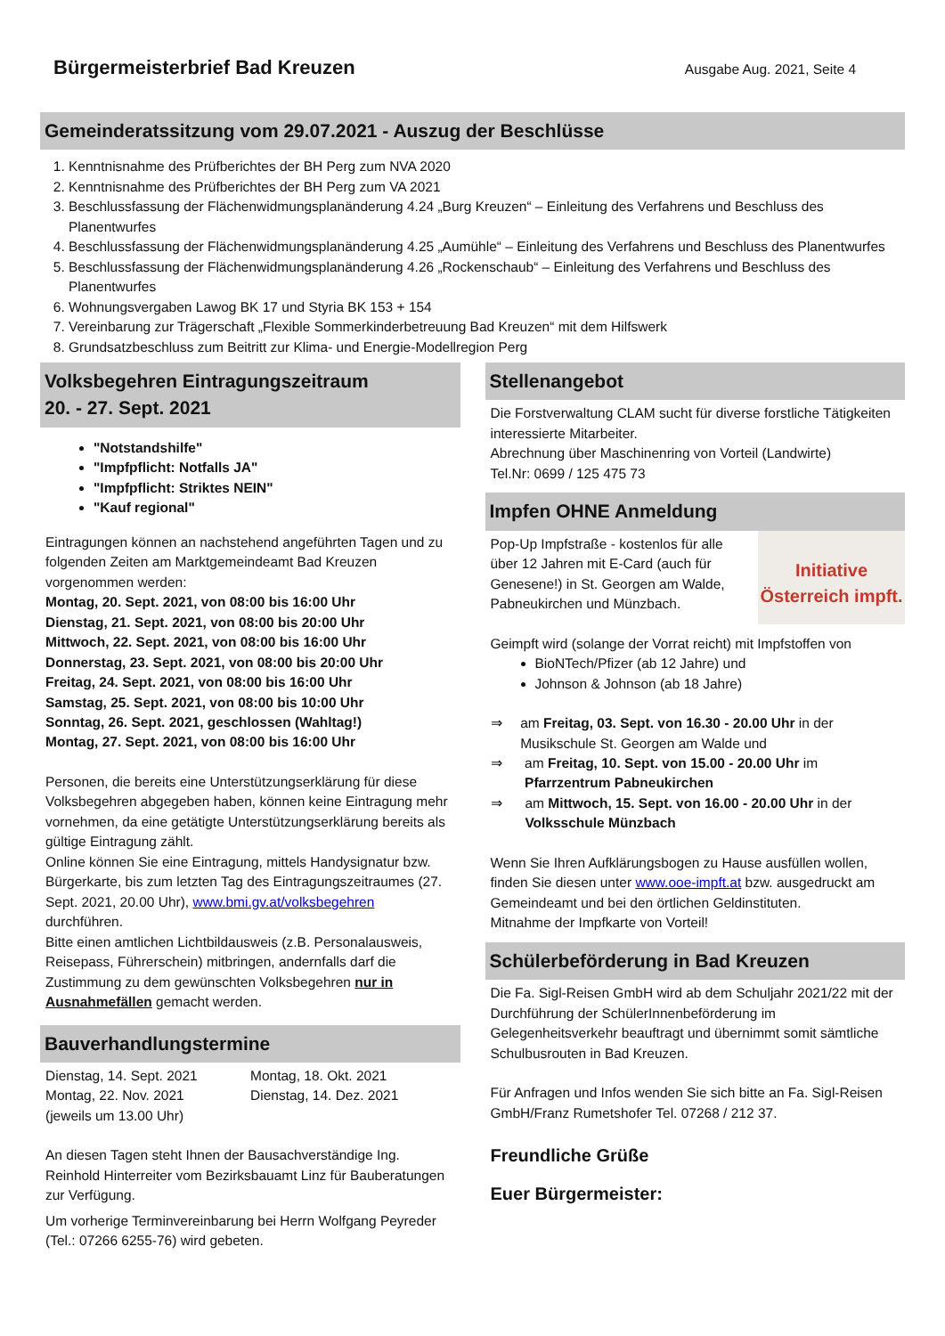Bürgermeisterbrief Bad Kreuzen
Ausgabe Aug. 2021, Seite 4
Gemeinderatssitzung vom 29.07.2021 - Auszug der Beschlüsse
1. Kenntnisnahme des Prüfberichtes der BH Perg zum NVA 2020
2. Kenntnisnahme des Prüfberichtes der BH Perg zum VA 2021
3. Beschlussfassung der Flächenwidmungsplanänderung 4.24 „Burg Kreuzen“ – Einleitung des Verfahrens und Beschluss des Planentwurfes
4. Beschlussfassung der Flächenwidmungsplanänderung 4.25 „Aumühle“ – Einleitung des Verfahrens und Beschluss des Planentwurfes
5. Beschlussfassung der Flächenwidmungsplanänderung 4.26 „Rockenschaub“ – Einleitung des Verfahrens und Beschluss des Planentwurfes
6. Wohnungsvergaben Lawog BK 17 und Styria BK 153 + 154
7. Vereinbarung zur Trägerschaft „Flexible Sommerkinderbetreuung Bad Kreuzen“ mit dem Hilfswerk
8. Grundsatzbeschluss zum Beitritt zur Klima- und Energie-Modellregion Perg
Volksbegehren Eintragungszeitraum
20. - 27. Sept. 2021
"Notstandshilfe"
"Impfpflicht: Notfalls JA"
"Impfpflicht: Striktes NEIN"
"Kauf regional"
Eintragungen können an nachstehend angeführten Tagen und zu folgenden Zeiten am Marktgemeindeamt Bad Kreuzen vorgenommen werden:
Montag, 20. Sept. 2021, von 08:00 bis 16:00 Uhr
Dienstag, 21. Sept. 2021, von 08:00 bis 20:00 Uhr
Mittwoch, 22. Sept. 2021, von 08:00 bis 16:00 Uhr
Donnerstag, 23. Sept. 2021, von 08:00 bis 20:00 Uhr
Freitag, 24. Sept. 2021, von 08:00 bis 16:00 Uhr
Samstag, 25. Sept. 2021, von 08:00 bis 10:00 Uhr
Sonntag, 26. Sept. 2021, geschlossen (Wahltag!)
Montag, 27. Sept. 2021, von 08:00 bis 16:00 Uhr
Personen, die bereits eine Unterstützungserklärung für diese Volksbegehren abgegeben haben, können keine Eintragung mehr vornehmen, da eine getätigte Unterstützungserklärung bereits als gültige Eintragung zählt.
Online können Sie eine Eintragung, mittels Handysignatur bzw. Bürgerkarte, bis zum letzten Tag des Eintragungszeitraumes (27. Sept. 2021, 20.00 Uhr), www.bmi.gv.at/volksbegehren durchführen.
Bitte einen amtlichen Lichtbildausweis (z.B. Personalausweis, Reisepass, Führerschein) mitbringen, andernfalls darf die Zustimmung zu dem gewünschten Volksbegehren nur in Ausnahmefällen gemacht werden.
Bauverhandlungstermine
Dienstag, 14. Sept. 2021 Montag, 18. Okt. 2021 Montag, 22. Nov. 2021 Dienstag, 14. Dez. 2021 (jeweils um 13.00 Uhr)
An diesen Tagen steht Ihnen der Bausachverständige Ing. Reinhold Hinterreiter vom Bezirksbauamt Linz für Bauberatungen zur Verfügung.
Um vorherige Terminvereinbarung bei Herrn Wolfgang Peyreder (Tel.: 07266 6255-76) wird gebeten.
Stellenangebot
Die Forstverwaltung CLAM sucht für diverse forstliche Tätigkeiten interessierte Mitarbeiter.
Abrechnung über Maschinenring von Vorteil (Landwirte)
Tel.Nr: 0699 / 125 475 73
Impfen OHNE Anmeldung
Initiative
Österreich impft.
Pop-Up Impfstraße - kostenlos für alle über 12 Jahren mit E-Card (auch für Genesene!) in St. Georgen am Walde, Pabneukirchen und Münzbach.
Geimpft wird (solange der Vorrat reicht) mit Impfstoffen von
BioNTech/Pfizer (ab 12 Jahre) und
Johnson & Johnson (ab 18 Jahre)
⇒ am Freitag, 03. Sept. von 16.30 - 20.00 Uhr in der Musikschule St. Georgen am Walde und
⇒ am Freitag, 10. Sept. von 15.00 - 20.00 Uhr im Pfarrzentrum Pabneukirchen
⇒ am Mittwoch, 15. Sept. von 16.00 - 20.00 Uhr in der Volksschule Münzbach
Wenn Sie Ihren Aufklärungsbogen zu Hause ausfüllen wollen, finden Sie diesen unter www.ooe-impft.at bzw. ausgedruckt am Gemeindeamt und bei den örtlichen Geldinstituten.
Mitnahme der Impfkarte von Vorteil!
Schülerbeförderung in Bad Kreuzen
Die Fa. Sigl-Reisen GmbH wird ab dem Schuljahr 2021/22 mit der Durchführung der SchülerInnenbeförderung im Gelegenheitsverkehr beauftragt und übernimmt somit sämtliche Schulbusrouten in Bad Kreuzen.
Für Anfragen und Infos wenden Sie sich bitte an Fa. Sigl-Reisen GmbH/Franz Rumetshofer Tel. 07268 / 212 37.
Freundliche Grüße
Euer Bürgermeister: